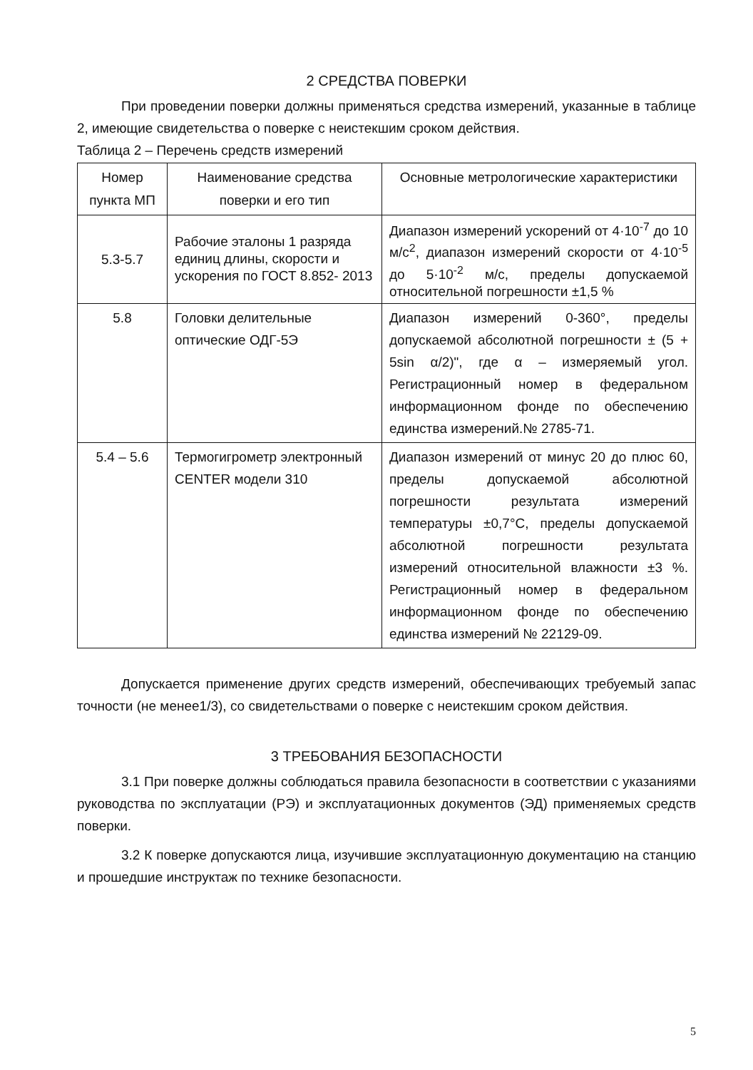2 СРЕДСТВА ПОВЕРКИ
При проведении поверки должны применяться средства измерений, указанные в таблице 2, имеющие свидетельства о поверке с неистекшим сроком действия.
Таблица 2 – Перечень средств измерений
| Номер пункта МП | Наименование средства поверки и его тип | Основные метрологические характеристики |
| --- | --- | --- |
| 5.3-5.7 | Рабочие эталоны 1 разряда единиц длины, скорости и ускорения по ГОСТ 8.852- 2013 | Диапазон измерений ускорений от 4·10<sup>-7</sup> до 10 м/с<sup>2</sup>, диапазон измерений скорости от 4·10<sup>-5</sup> до 5·10<sup>-2</sup> м/с, пределы допускаемой относительной погрешности ±1,5 % |
| 5.8 | Головки делительные оптические ОДГ-5Э | Диапазон измерений 0-360°, пределы допускаемой абсолютной погрешности ± (5 + 5sin α/2)", где α – измеряемый угол. Регистрационный номер в федеральном информационном фонде по обеспечению единства измерений.№ 2785-71. |
| 5.4 – 5.6 | Термогигрометр электронный CENTER модели 310 | Диапазон измерений от минус 20 до плюс 60, пределы допускаемой абсолютной погрешности результата измерений температуры ±0,7°С, пределы допускаемой абсолютной погрешности результата измерений относительной влажности ±3 %. Регистрационный номер в федеральном информационном фонде по обеспечению единства измерений № 22129-09. |
Допускается применение других средств измерений, обеспечивающих требуемый запас точности (не менее1/3), со свидетельствами о поверке с неистекшим сроком действия.
3 ТРЕБОВАНИЯ БЕЗОПАСНОСТИ
3.1 При поверке должны соблюдаться правила безопасности в соответствии с указаниями руководства по эксплуатации (РЭ) и эксплуатационных документов (ЭД) применяемых средств поверки.
3.2 К поверке допускаются лица, изучившие эксплуатационную документацию на станцию и прошедшие инструктаж по технике безопасности.
5